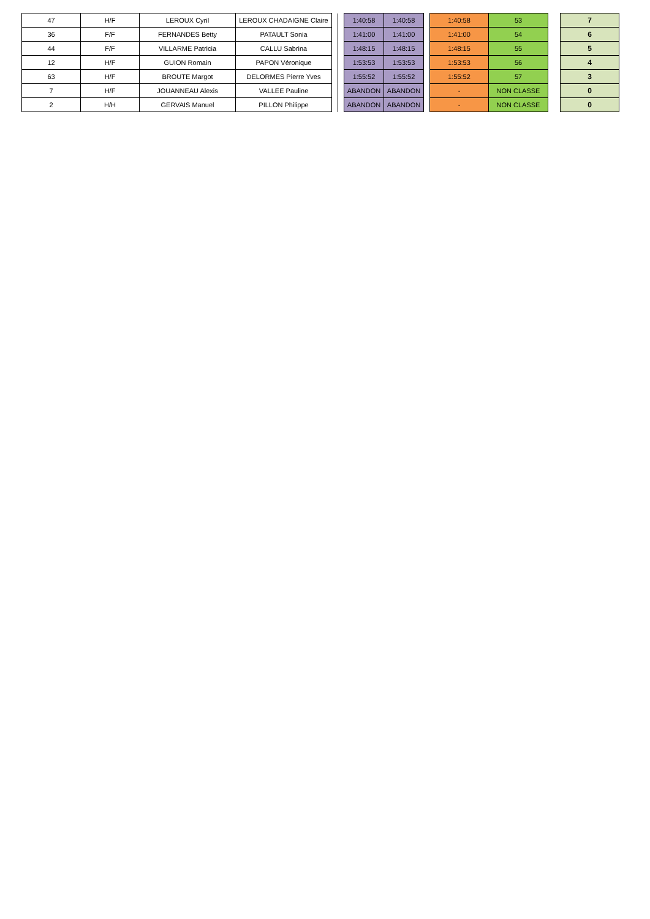| 47 | H/F | LEROUX Cyril | LEROUX CHADAIGNE Claire | | | 1:40:58 | 1:40:58 | | 1:40:58 | 53 | | 7 |
| 36 | F/F | FERNANDES Betty | PATAULT Sonia | | | 1:41:00 | 1:41:00 | | 1:41:00 | 54 | | 6 |
| 44 | F/F | VILLARME Patricia | CALLU Sabrina | | | 1:48:15 | 1:48:15 | | 1:48:15 | 55 | | 5 |
| 12 | H/F | GUION Romain | PAPON Véronique | | | 1:53:53 | 1:53:53 | | 1:53:53 | 56 | | 4 |
| 63 | H/F | BROUTE Margot | DELORMES Pierre Yves | | | 1:55:52 | 1:55:52 | | 1:55:52 | 57 | | 3 |
| 7 | H/F | JOUANNEAU Alexis | VALLEE Pauline | | | ABANDON | ABANDON | | - | NON CLASSE | | 0 |
| 2 | H/H | GERVAIS Manuel | PILLON Philippe | | | ABANDON | ABANDON | | - | NON CLASSE | | 0 |